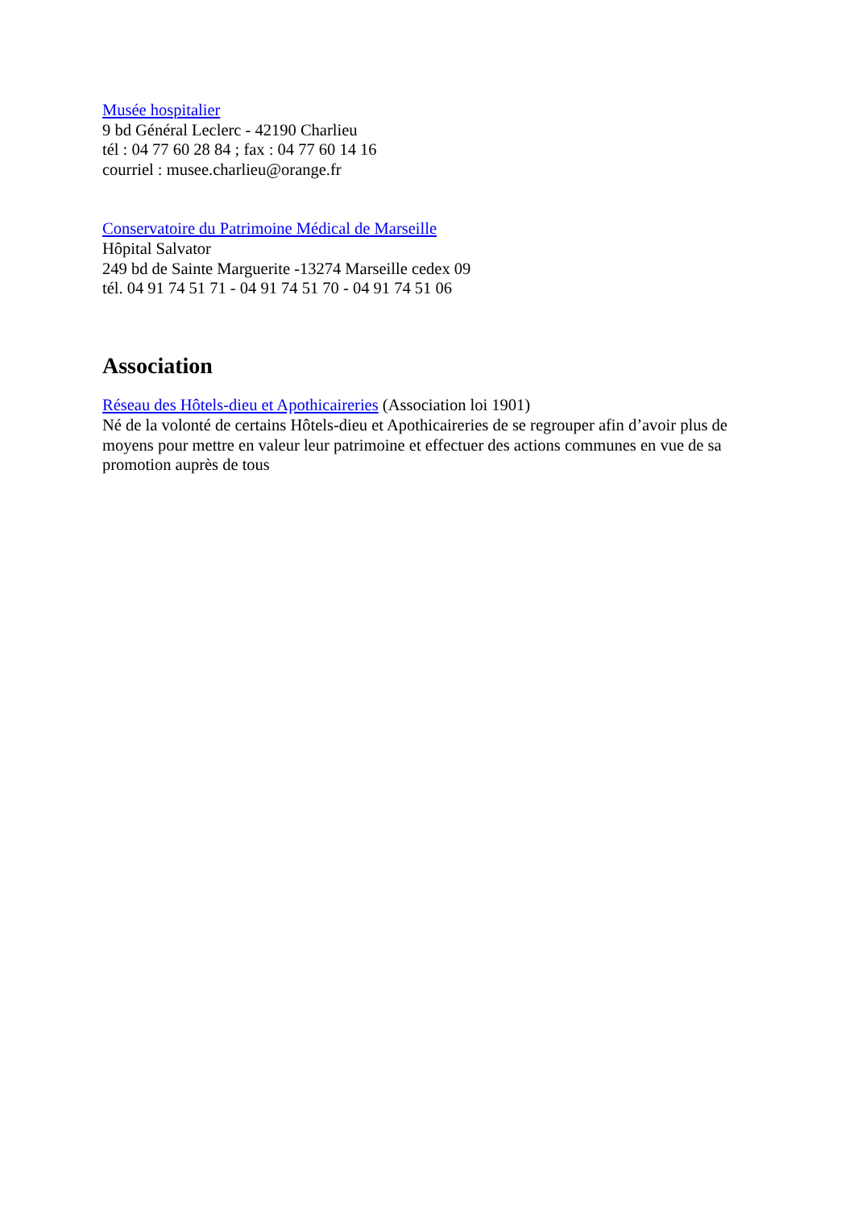Musée hospitalier
9 bd Général Leclerc - 42190 Charlieu
tél : 04 77 60 28 84 ; fax : 04 77 60 14 16
courriel : musee.charlieu@orange.fr
Conservatoire du Patrimoine Médical de Marseille
Hôpital Salvator
249 bd de Sainte Marguerite -13274 Marseille cedex 09
tél. 04 91 74 51 71 - 04 91 74 51 70 - 04 91 74 51 06
Association
Réseau des Hôtels-dieu et Apothicaireries (Association loi 1901)
Né de la volonté de certains Hôtels-dieu et Apothicaireries de se regrouper afin d’avoir plus de moyens pour mettre en valeur leur patrimoine et effectuer des actions communes en vue de sa promotion auprès de tous